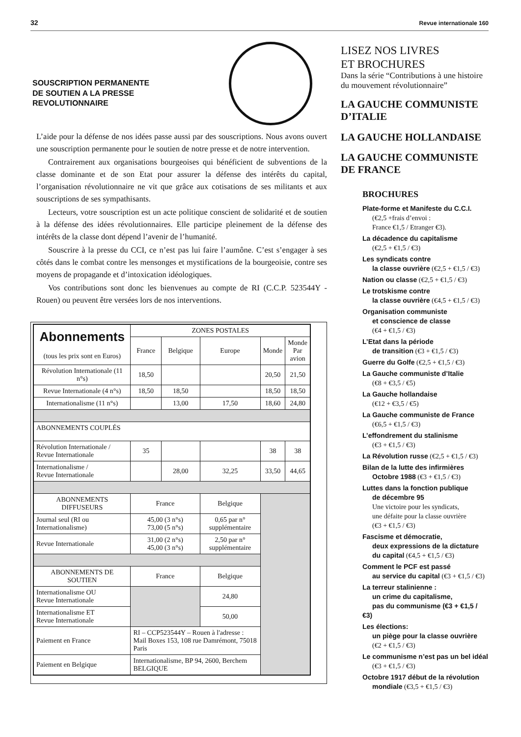32 Revue internationale 160
SOUSCRIPTION PERMANENTE
DE SOUTIEN A LA PRESSE
REVOLUTIONNAIRE
L’aide pour la défense de nos idées passe aussi par des souscriptions. Nous avons ouvert une souscription permanente pour le soutien de notre presse et de notre intervention.
Contrairement aux organisations bourgeoises qui bénéficient de subventions de la classe dominante et de son Etat pour assurer la défense des intérêts du capital, l’organisation révolutionnaire ne vit que grâce aux cotisations de ses militants et aux souscriptions de ses sympathisants.
Lecteurs, votre souscription est un acte politique conscient de solidarité et de soutien à la défense des idées révolutionnaires. Elle participe pleinement de la défense des intérêts de la classe dont dépend l’avenir de l’humanité.
Souscrire à la presse du CCI, ce n’est pas lui faire l’aumône. C’est s’engager à ses côtés dans le combat contre les mensonges et mystifications de la bourgeoisie, contre ses moyens de propagande et d’intoxication idéologiques.
Vos contributions sont donc les bienvenues au compte de RI (C.C.P. 523544Y - Rouen) ou peuvent être versées lors de nos interventions.
| Abonnements (tous les prix sont en Euros) | ZONES POSTALES | | | | |
| --- | --- | --- | --- | --- | --- |
| | France | Belgique | Europe | Monde | Monde Par avion |
| Révolution Internationale (11 n°s) | 18,50 | | | 20,50 | 21,50 |
| Revue Internationale (4 n°s) | 18,50 | 18,50 | | 18,50 | 18,50 |
| Internationalisme (11 n°s) | | 13,00 | 17,50 | 18,60 | 24,80 |
| ABONNEMENTS COUPLÉS | | | | | |
| Révolution Internationale / Revue Internationale | 35 | | | 38 | 38 |
| Internationalisme / Revue Internationale | | 28,00 | 32,25 | 33,50 | 44,65 |
| ABONNEMENTS DIFFUSEURS | France | | Belgique | | |
| Journal seul (RI ou Internationalisme) | 45,00 (3 n°s) 73,00 (5 n°s) | | 0,65 par n° supplémentaire | | |
| Revue Internationale | 31,00 (2 n°s) 45,00 (3 n°s) | | 2,50 par n° supplémentaire | | |
| ABONNEMENTS DE SOUTIEN | France | | Belgique | | |
| Internationalisme OU Revue Internationale | | | 24,80 | | |
| Internationalisme ET Revue Internationale | | | 50,00 | | |
| Paiement en France | RI – CCP523544Y – Rouen à l'adresse : Mail Boxes 153, 108 rue Damrémont, 75018 Paris | | | | |
| Paiement en Belgique | Internationalisme, BP 94, 2600, Berchem BELGIQUE | | | | |
LISEZ NOS LIVRES
ET BROCHURES
Dans la série “Contributions à une histoire du mouvement révolutionnaire”
LA GAUCHE COMMUNISTE D’ITALIE
LA GAUCHE HOLLANDAISE
LA GAUCHE COMMUNISTE DE FRANCE
BROCHURES
Plate-forme et Manifeste du C.C.I.
(€2,5 +frais d’envoi :
France €1,5 / Etranger €3).
La décadence du capitalisme
(€2,5 + €1,5 / €3)
Les syndicats contre
la classe ouvrière (€2,5 + €1,5 / €3)
Nation ou classe (€2,5 + €1,5 / €3)
Le trotskisme contre
la classe ouvrière (€4,5 + €1,5 / €3)
Organisation communiste
et conscience de classe
(€4 + €1,5 / €3)
L’Etat dans la période
de transition (€3 + €1,5 / €3)
Guerre du Golfe (€2,5 + €1,5 / €3)
La Gauche communiste d’Italie
(€8 + €3,5 / €5)
La Gauche hollandaise
(€12 + €3,5 / €5)
La Gauche communiste de France
(€6,5 + €1,5 / €3)
L’effondrement du stalinisme
(€3 + €1,5 / €3)
La Révolution russe (€2,5 + €1,5 / €3)
Bilan de la lutte des infirmières
Octobre 1988 (€3 + €1,5 / €3)
Luttes dans la fonction publique
de décembre 95
Une victoire pour les syndicats,
une défaite pour la classe ouvrière
(€3 + €1,5 / €3)
Fascisme et démocratie,
deux expressions de la dictature
du capital (€4,5 + €1,5 / €3)
Comment le PCF est passé
au service du capital (€3 + €1,5 / €3)
La terreur stalinienne :
un crime du capitalisme,
pas du communisme (€3 + €1,5 / €3)
Les élections:
un piège pour la classe ouvrière
(€2 + €1,5 / €3)
Le communisme n’est pas un bel idéal
(€3 + €1,5 / €3)
Octobre 1917 début de la révolution
mondiale (€3,5 + €1,5 / €3)